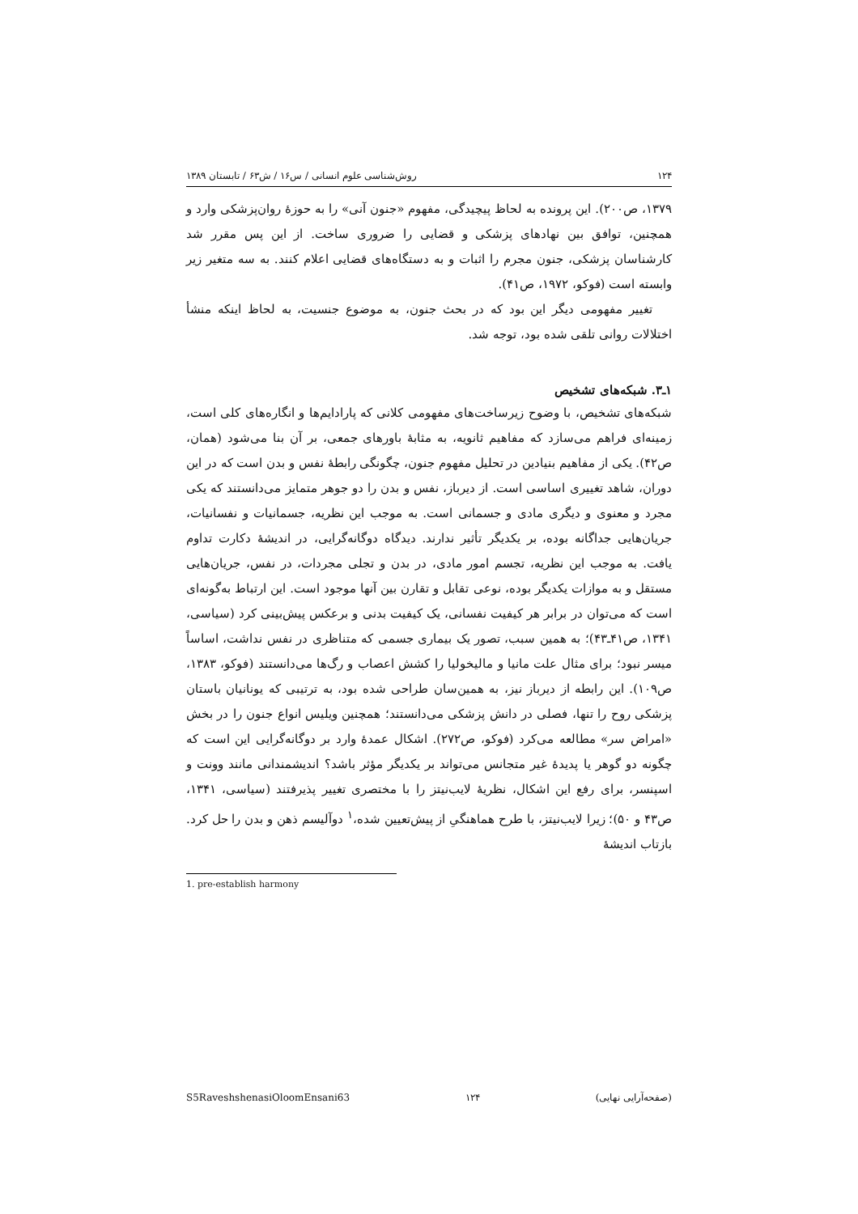۱۲۴ روش‌شناسی علوم انسانی / س۱۶ / ش۶۳ / تابستان ۱۳۸۹
۱۳۷۹، ص۲۰۰). این پرونده به لحاظ پیچیدگی، مفهوم «جنون آنی» را به حوزهٔ روان‌پزشکی وارد و همچنین، توافق بین نهادهای پزشکی و قضایی را ضروری ساخت. از این پس مقرر شد کارشناسان پزشکی، جنون مجرم را اثبات و به دستگاه‌های قضایی اعلام کنند. به سه متغیر زیر وابسته است (فوکو، ۱۹۷۲، ص۴۱).
تغییر مفهومی دیگر این بود که در بحث جنون، به موضوع جنسیت، به لحاظ اینکه منشأ اختلالات روانی تلقی شده بود، توجه شد.
۱ـ۳. شبکه‌های تشخیص
شبکه‌های تشخیص، با وضوح زیرساخت‌های مفهومی کلانی که پارادایم‌ها و انگاره‌های کلی است، زمینه‌ای فراهم می‌سازد که مفاهیم ثانویه، به مثابهٔ باورهای جمعی، بر آن بنا می‌شود (همان، ص۴۲). یکی از مفاهیم بنیادین در تحلیل مفهوم جنون، چگونگی رابطهٔ نفس و بدن است که در این دوران، شاهد تغییری اساسی است. از دیرباز، نفس و بدن را دو جوهر متمایز می‌دانستند که یکی مجرد و معنوی و دیگری مادی و جسمانی است. به موجب این نظریه، جسمانیات و نفسانیات، جریان‌هایی جداگانه بوده، بر یکدیگر تأثیر ندارند. دیدگاه دوگانه‌گرایی، در اندیشهٔ دکارت تداوم یافت. به موجب این نظریه، تجسم امور مادی، در بدن و تجلی مجردات، در نفس، جریان‌هایی مستقل و به موازات یکدیگر بوده، نوعی تقابل و تقارن بین آنها موجود است. این ارتباط به‌گونه‌ای است که می‌توان در برابر هر کیفیت نفسانی، یک کیفیت بدنی و برعکس پیش‌بینی کرد (سیاسی، ۱۳۴۱، ص۴۱ـ۴۳)؛ به همین سبب، تصور یک بیماری جسمی که متناظری در نفس نداشت، اساساً میسر نبود؛ برای مثال علت مانیا و مالیخولیا را کشش اعصاب و رگ‌ها می‌دانستند (فوکو، ۱۳۸۳، ص۱۰۹). این رابطه از دیرباز نیز، به همین‌سان طراحی شده بود، به ترتیبی که یونانیان باستان پزشکی روح را تنها، فصلی در دانش پزشکی می‌دانستند؛ همچنین ویلیس انواع جنون را در بخش «امراض سر» مطالعه می‌کرد (فوکو، ص۲۷۲). اشکال عمدهٔ وارد بر دوگانه‌گرایی این است که چگونه دو گوهر یا پدیدهٔ غیر متجانس می‌تواند بر یکدیگر مؤثر باشد؟ اندیشمندانی مانند وونت و اسپنسر، برای رفع این اشکال، نظریهٔ لایب‌نیتز را با مختصری تغییر پذیرفتند (سیاسی، ۱۳۴۱، ص۴۳ و ۵۰)؛ زیرا لایب‌نیتز، با طرح هماهنگیِ از پیش‌تعیین شده،<sup>۱</sup> دوآلیسم ذهن و بدن را حل کرد. بازتاب اندیشهٔ
1. pre-establish harmony
(صفحه‌آرایی نهایی) ۱۲۴ S5RaveshshenasiOloomEnsani63